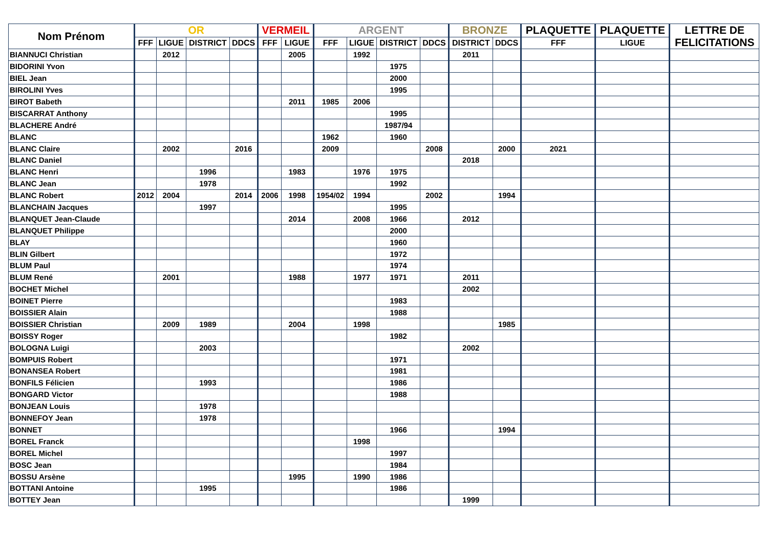| Nom Prénom | OR | | | | VERMEIL | | ARGENT | | | | BRONZE | | PLAQUETTE | PLAQUETTE | LETTRE DE FELICITATIONS |
| --- | --- | --- | --- | --- | --- | --- | --- | --- | --- | --- | --- | --- | --- | --- | --- |
| | FFF | LIGUE | DISTRICT | DDCS | FFF | LIGUE | FFF | LIGUE | DISTRICT | DDCS | DISTRICT | DDCS | FFF | LIGUE | |
| BIANNUCI Christian | | 2012 | | | | 2005 | | 1992 | | | 2011 | | | | |
| BIDORINI Yvon | | | | | | | | | 1975 | | | | | | |
| BIEL Jean | | | | | | | | | 2000 | | | | | | |
| BIROLINI Yves | | | | | | | | | 1995 | | | | | | |
| BIROT Babeth | | | | | | 2011 | 1985 | 2006 | | | | | | | |
| BISCARRAT Anthony | | | | | | | | | 1995 | | | | | | |
| BLACHERE André | | | | | | | | | 1987/94 | | | | | | |
| BLANC | | | | | | | 1962 | | 1960 | | | | | | |
| BLANC Claire | | 2002 | | 2016 | | | 2009 | | | 2008 | | 2000 | 2021 | | |
| BLANC Daniel | | | | | | | | | | | 2018 | | | | |
| BLANC Henri | | | 1996 | | | 1983 | | 1976 | 1975 | | | | | | |
| BLANC Jean | | | 1978 | | | | | | 1992 | | | | | | |
| BLANC Robert | 2012 | 2004 | | 2014 | 2006 | 1998 | 1954/02 | 1994 | | 2002 | | 1994 | | | |
| BLANCHAIN Jacques | | | 1997 | | | | | | 1995 | | | | | | |
| BLANQUET Jean-Claude | | | | | | 2014 | | 2008 | 1966 | | 2012 | | | | |
| BLANQUET Philippe | | | | | | | | | 2000 | | | | | | |
| BLAY | | | | | | | | | 1960 | | | | | | |
| BLIN Gilbert | | | | | | | | | 1972 | | | | | | |
| BLUM Paul | | | | | | | | | 1974 | | | | | | |
| BLUM René | | 2001 | | | | 1988 | | 1977 | 1971 | | 2011 | | | | |
| BOCHET Michel | | | | | | | | | | | 2002 | | | | |
| BOINET Pierre | | | | | | | | | 1983 | | | | | | |
| BOISSIER Alain | | | | | | | | | 1988 | | | | | | |
| BOISSIER Christian | | 2009 | 1989 | | | 2004 | | 1998 | | | | 1985 | | | |
| BOISSY Roger | | | | | | | | | 1982 | | | | | | |
| BOLOGNA Luigi | | | 2003 | | | | | | | | 2002 | | | | |
| BOMPUIS Robert | | | | | | | | | 1971 | | | | | | |
| BONANSEA Robert | | | | | | | | | 1981 | | | | | | |
| BONFILS Félicien | | | 1993 | | | | | | 1986 | | | | | | |
| BONGARD Victor | | | | | | | | | 1988 | | | | | | |
| BONJEAN Louis | | | 1978 | | | | | | | | | | | | |
| BONNEFOY Jean | | | 1978 | | | | | | | | | | | | |
| BONNET | | | | | | | | | 1966 | | | 1994 | | | |
| BOREL Franck | | | | | | | | 1998 | | | | | | | |
| BOREL Michel | | | | | | | | | 1997 | | | | | | |
| BOSC Jean | | | | | | | | | 1984 | | | | | | |
| BOSSU Arsène | | | | | | 1995 | | 1990 | 1986 | | | | | | |
| BOTTANI Antoine | | | 1995 | | | | | | 1986 | | | | | | |
| BOTTEY Jean | | | | | | | | | | | 1999 | | | | |